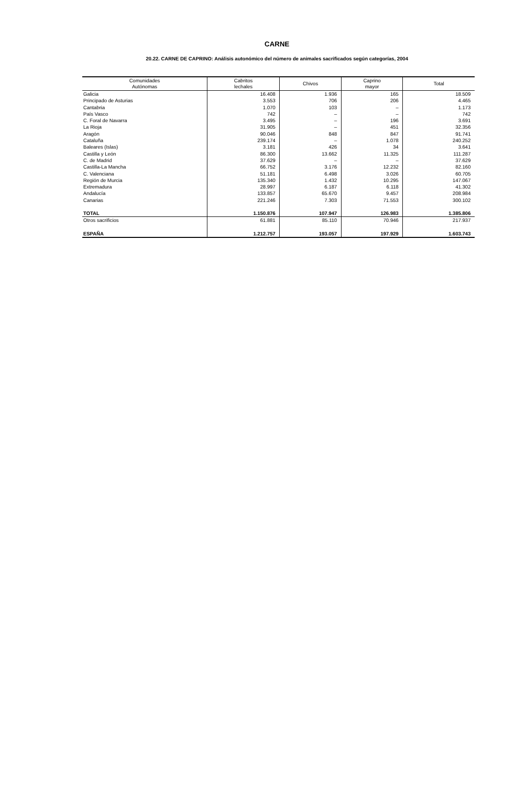CARNE
20.22. CARNE DE CAPRINO: Análisis autonómico del número de animales sacrificados según categorías, 2004
| Comunidades Autónomas | Cabritos lechales | Chivos | Caprino mayor | Total |
| --- | --- | --- | --- | --- |
| Galicia | 16.408 | 1.936 | 165 | 18.509 |
| Principado de Asturias | 3.553 | 706 | 206 | 4.465 |
| Cantabria | 1.070 | 103 | – | 1.173 |
| País Vasco | 742 | – | – | 742 |
| C. Foral de Navarra | 3.495 | – | 196 | 3.691 |
| La Rioja | 31.905 | – | 451 | 32.356 |
| Aragón | 90.046 | 848 | 847 | 91.741 |
| Cataluña | 239.174 | – | 1.078 | 240.252 |
| Baleares (Islas) | 3.181 | 426 | 34 | 3.641 |
| Castilla y León | 86.300 | 13.662 | 11.325 | 111.287 |
| C. de Madrid | 37.629 | – | – | 37.629 |
| Castilla-La Mancha | 66.752 | 3.176 | 12.232 | 82.160 |
| C. Valenciana | 51.181 | 6.498 | 3.026 | 60.705 |
| Región de Murcia | 135.340 | 1.432 | 10.295 | 147.067 |
| Extremadura | 28.997 | 6.187 | 6.118 | 41.302 |
| Andalucía | 133.857 | 65.670 | 9.457 | 208.984 |
| Canarias | 221.246 | 7.303 | 71.553 | 300.102 |
| TOTAL | 1.150.876 | 107.947 | 126.983 | 1.385.806 |
| Otros sacrificios | 61.881 | 85.110 | 70.946 | 217.937 |
| ESPAÑA | 1.212.757 | 193.057 | 197.929 | 1.603.743 |